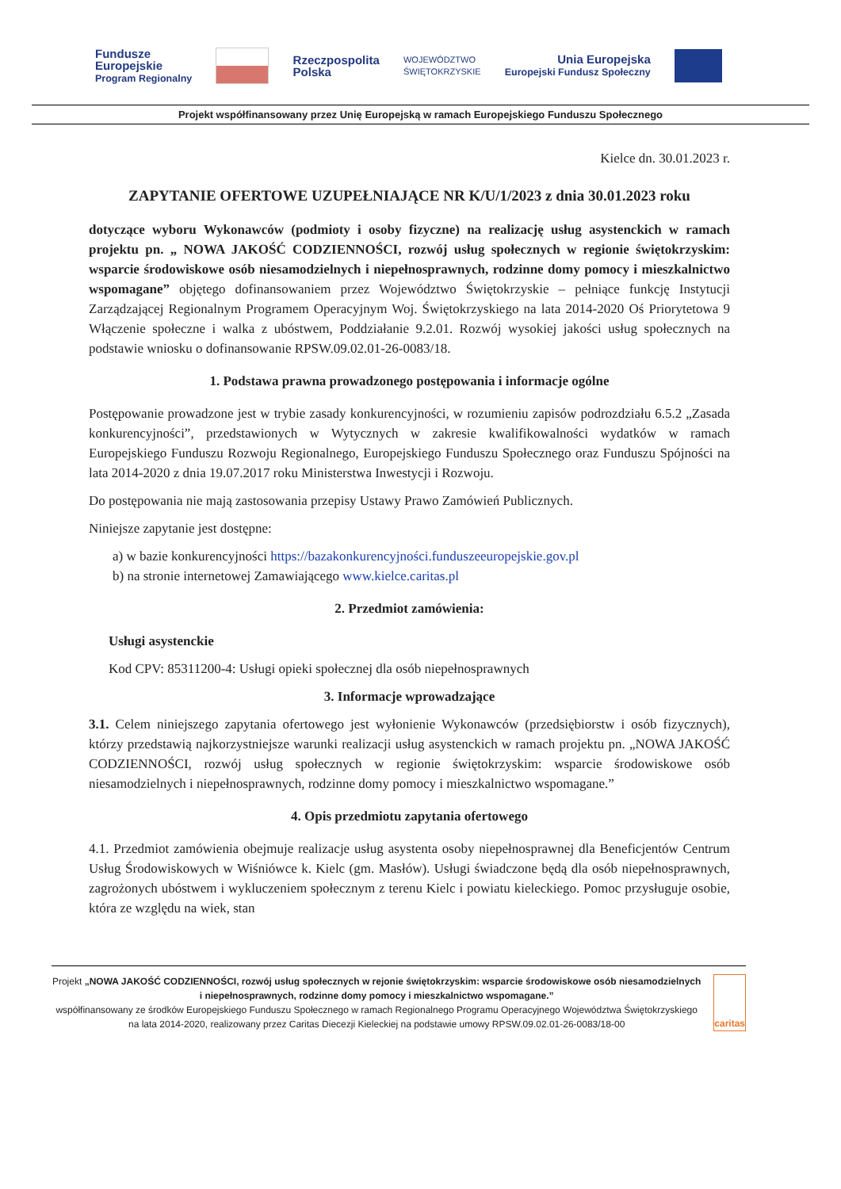Fundusze
Europejskie
Program Regionalny
Rzeczpospolita
Polska
WOJEWÓDZTWO
ŚWIĘTOKRZYSKIE
Unia Europejska
Europejski Fundusz Społeczny
Projekt współfinansowany przez Unię Europejską w ramach Europejskiego Funduszu Społecznego
Kielce dn. 30.01.2023 r.
ZAPYTANIE OFERTOWE UZUPEŁNIAJĄCE NR K/U/1/2023 z dnia 30.01.2023 roku
dotyczące wyboru Wykonawców (podmioty i osoby fizyczne) na realizację usług asystenckich w ramach projektu pn. „ NOWA JAKOŚĆ CODZIENNOŚCI, rozwój usług społecznych w regionie świętokrzyskim: wsparcie środowiskowe osób niesamodzielnych i niepełnosprawnych, rodzinne domy pomocy i mieszkalnictwo wspomagane” objętego dofinansowaniem przez Województwo Świętokrzyskie – pełniące funkcję Instytucji Zarządzającej Regionalnym Programem Operacyjnym Woj. Świętokrzyskiego na lata 2014-2020 Oś Priorytetowa 9 Włączenie społeczne i walka z ubóstwem, Poddziałanie 9.2.01. Rozwój wysokiej jakości usług społecznych na podstawie wniosku o dofinansowanie RPSW.09.02.01-26-0083/18.
1. Podstawa prawna prowadzonego postępowania i informacje ogólne
Postępowanie prowadzone jest w trybie zasady konkurencyjności, w rozumieniu zapisów podrozdziału 6.5.2 „Zasada konkurencyjności”, przedstawionych w Wytycznych w zakresie kwalifikowalności wydatków w ramach Europejskiego Funduszu Rozwoju Regionalnego, Europejskiego Funduszu Społecznego oraz Funduszu Spójności na lata 2014-2020 z dnia 19.07.2017 roku Ministerstwa Inwestycji i Rozwoju.
Do postępowania nie mają zastosowania przepisy Ustawy Prawo Zamówień Publicznych.
Niniejsze zapytanie jest dostępne:
a) w bazie konkurencyjności https://bazakonkurencyjności.funduszeeuropejskie.gov.pl
b) na stronie internetowej Zamawiającego www.kielce.caritas.pl
2. Przedmiot zamówienia:
Usługi asystenckie
Kod CPV: 85311200-4: Usługi opieki społecznej dla osób niepełnosprawnych
3. Informacje wprowadzające
3.1. Celem niniejszego zapytania ofertowego jest wyłonienie Wykonawców (przedsiębiorstw i osób fizycznych), którzy przedstawią najkorzystniejsze warunki realizacji usług asystenckich w ramach projektu pn. „NOWA JAKOŚĆ CODZIENNOŚCI, rozwój usług społecznych w regionie świętokrzyskim: wsparcie środowiskowe osób niesamodzielnych i niepełnosprawnych, rodzinne domy pomocy i mieszkalnictwo wspomagane.”
4. Opis przedmiotu zapytania ofertowego
4.1. Przedmiot zamówienia obejmuje realizacje usług asystenta osoby niepełnosprawnej dla Beneficjentów Centrum Usług Środowiskowych w Wiśniówce k. Kielc (gm. Masłów). Usługi świadczone będą dla osób niepełnosprawnych, zagrożonych ubóstwem i wykluczeniem społecznym z terenu Kielc i powiatu kieleckiego. Pomoc przysługuje osobie, która ze względu na wiek, stan
Projekt „NOWA JAKOŚĆ CODZIENNOŚCI, rozwój usług społecznych w rejonie świętokrzyskim: wsparcie środowiskowe osób niesamodzielnych i niepełnosprawnych, rodzinne domy pomocy i mieszkalnictwo wspomagane.”
współfinansowany ze środków Europejskiego Funduszu Społecznego w ramach Regionalnego Programu Operacyjnego Województwa Świętokrzyskiego na lata 2014-2020, realizowany przez Caritas Diecezji Kieleckiej na podstawie umowy RPSW.09.02.01-26-0083/18-00
caritas